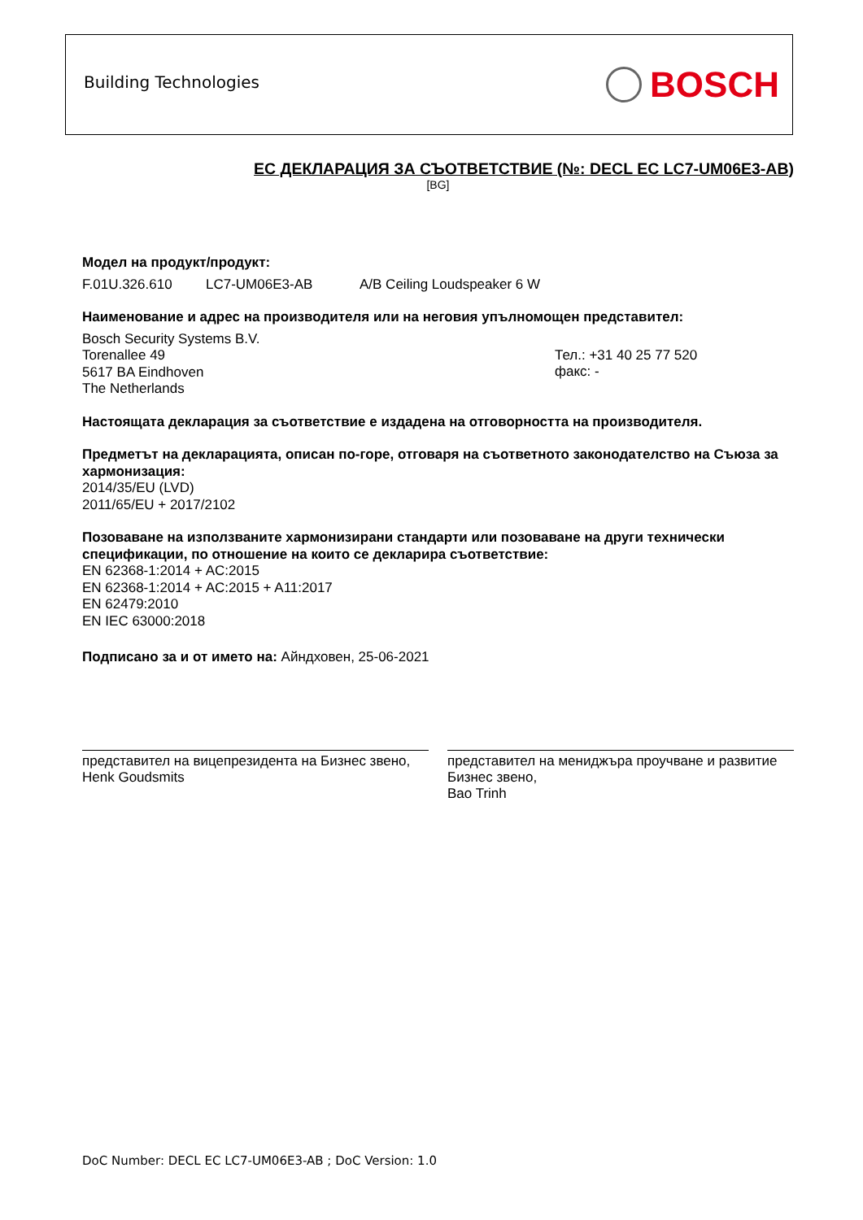Building Technologies BOSCH
ЕС ДЕКЛАРАЦИЯ ЗА СЪОТВЕТСТВИЕ (№: DECL EC LC7-UM06E3-AB)
[BG]
Модел на продукт/продукт:
F.01U.326.610 LC7-UM06E3-AB A/B Ceiling Loudspeaker 6 W
Наименование и адрес на производителя или на неговия упълномощен представител:
Bosch Security Systems B.V.
Torenallee 49
5617 BA Eindhoven
The Netherlands
Тел.: +31 40 25 77 520
факс: -
Настоящата декларация за съответствие е издадена на отговорността на производителя.
Предметът на декларацията, описан по-горе, отговаря на съответното законодателство на Съюза за хармонизация:
2014/35/EU (LVD)
2011/65/EU + 2017/2102
Позоваване на използваните хармонизирани стандарти или позоваване на други технически спецификации, по отношение на които се декларира съответствие:
EN 62368-1:2014 + AC:2015
EN 62368-1:2014 + AC:2015 + A11:2017
EN 62479:2010
EN IEC 63000:2018
Подписано за и от името на: Айндховен, 25-06-2021
представител на вицепрезидента на Бизнес звено,
Henk Goudsmits
представител на мениджъра проучване и развитие Бизнес звено,
Bao Trinh
DoC Number: DECL EC LC7-UM06E3-AB ; DoC Version: 1.0